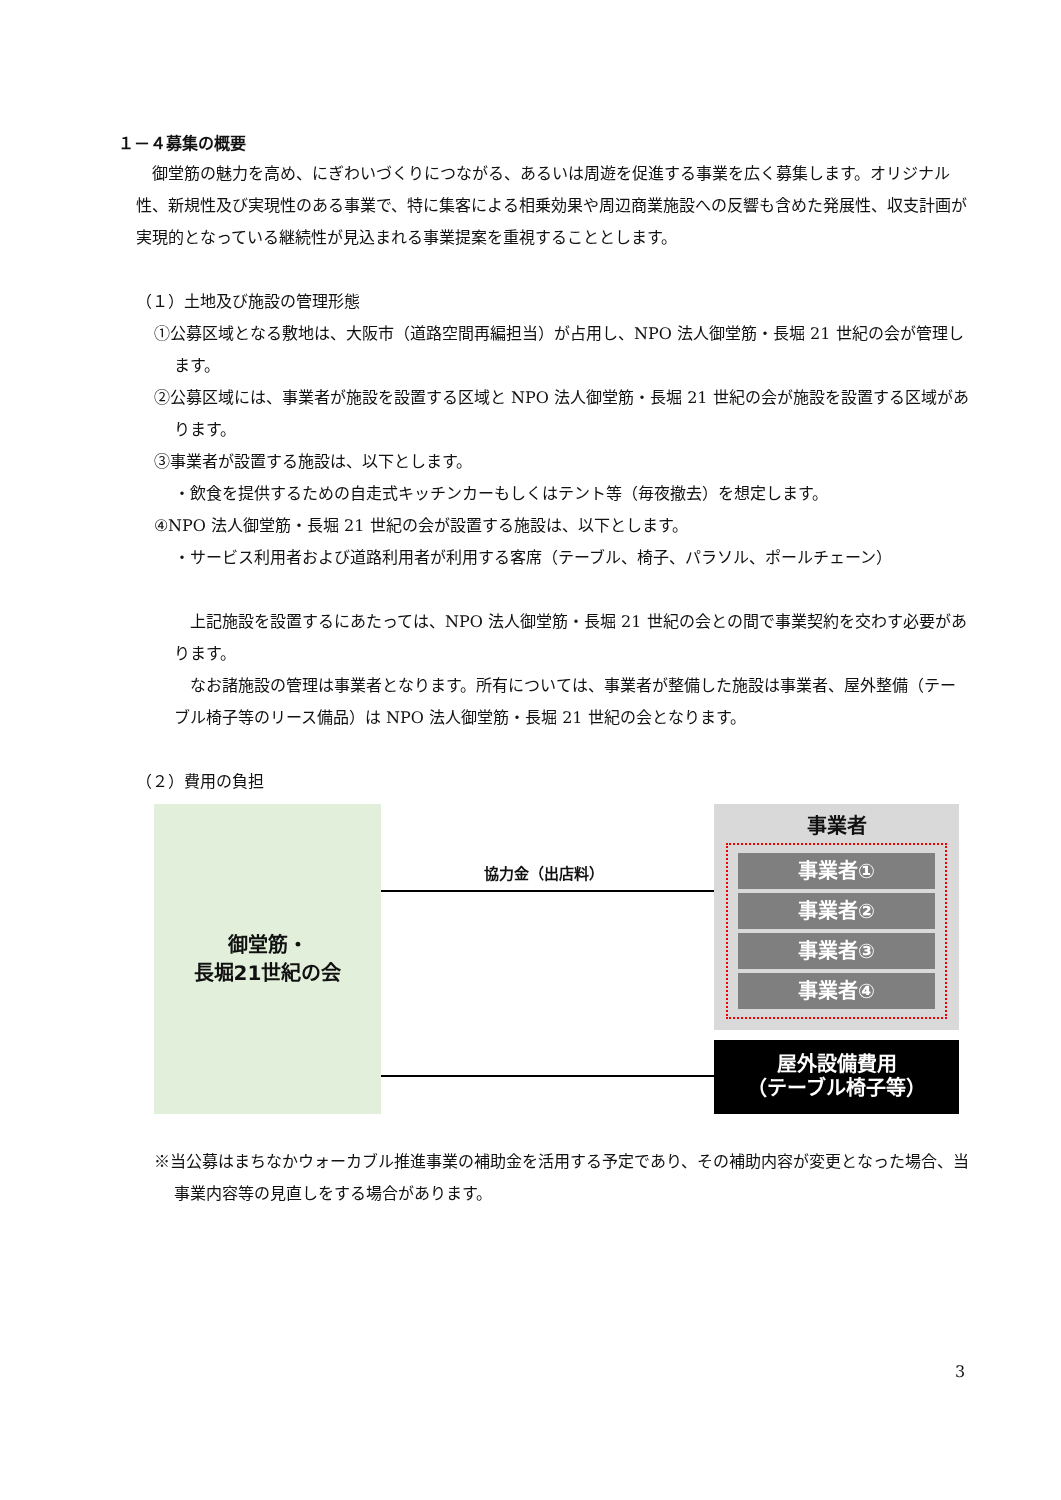１－４募集の概要
　御堂筋の魅力を高め、にぎわいづくりにつながる、あるいは周遊を促進する事業を広く募集します。オリジナル性、新規性及び実現性のある事業で、特に集客による相乗効果や周辺商業施設への反響も含めた発展性、収支計画が実現的となっている継続性が見込まれる事業提案を重視することとします。
（１）土地及び施設の管理形態
①公募区域となる敷地は、大阪市（道路空間再編担当）が占用し、NPO 法人御堂筋・長堀 21 世紀の会が管理します。
②公募区域には、事業者が施設を設置する区域と NPO 法人御堂筋・長堀 21 世紀の会が施設を設置する区域があります。
③事業者が設置する施設は、以下とします。
・飲食を提供するための自走式キッチンカーもしくはテント等（毎夜撤去）を想定します。
④NPO 法人御堂筋・長堀 21 世紀の会が設置する施設は、以下とします。
・サービス利用者および道路利用者が利用する客席（テーブル、椅子、パラソル、ポールチェーン）
　上記施設を設置するにあたっては、NPO 法人御堂筋・長堀 21 世紀の会との間で事業契約を交わす必要があります。
　なお諸施設の管理は事業者となります。所有については、事業者が整備した施設は事業者、屋外整備（テーブル椅子等のリース備品）は NPO 法人御堂筋・長堀 21 世紀の会となります。
（２）費用の負担
御堂筋・
長堀21世紀の会
協力金（出店料）
事業者
事業者①
事業者②
事業者③
事業者④
屋外設備費用
（テーブル椅子等）
※当公募はまちなかウォーカブル推進事業の補助金を活用する予定であり、その補助内容が変更となった場合、当事業内容等の見直しをする場合があります。
3